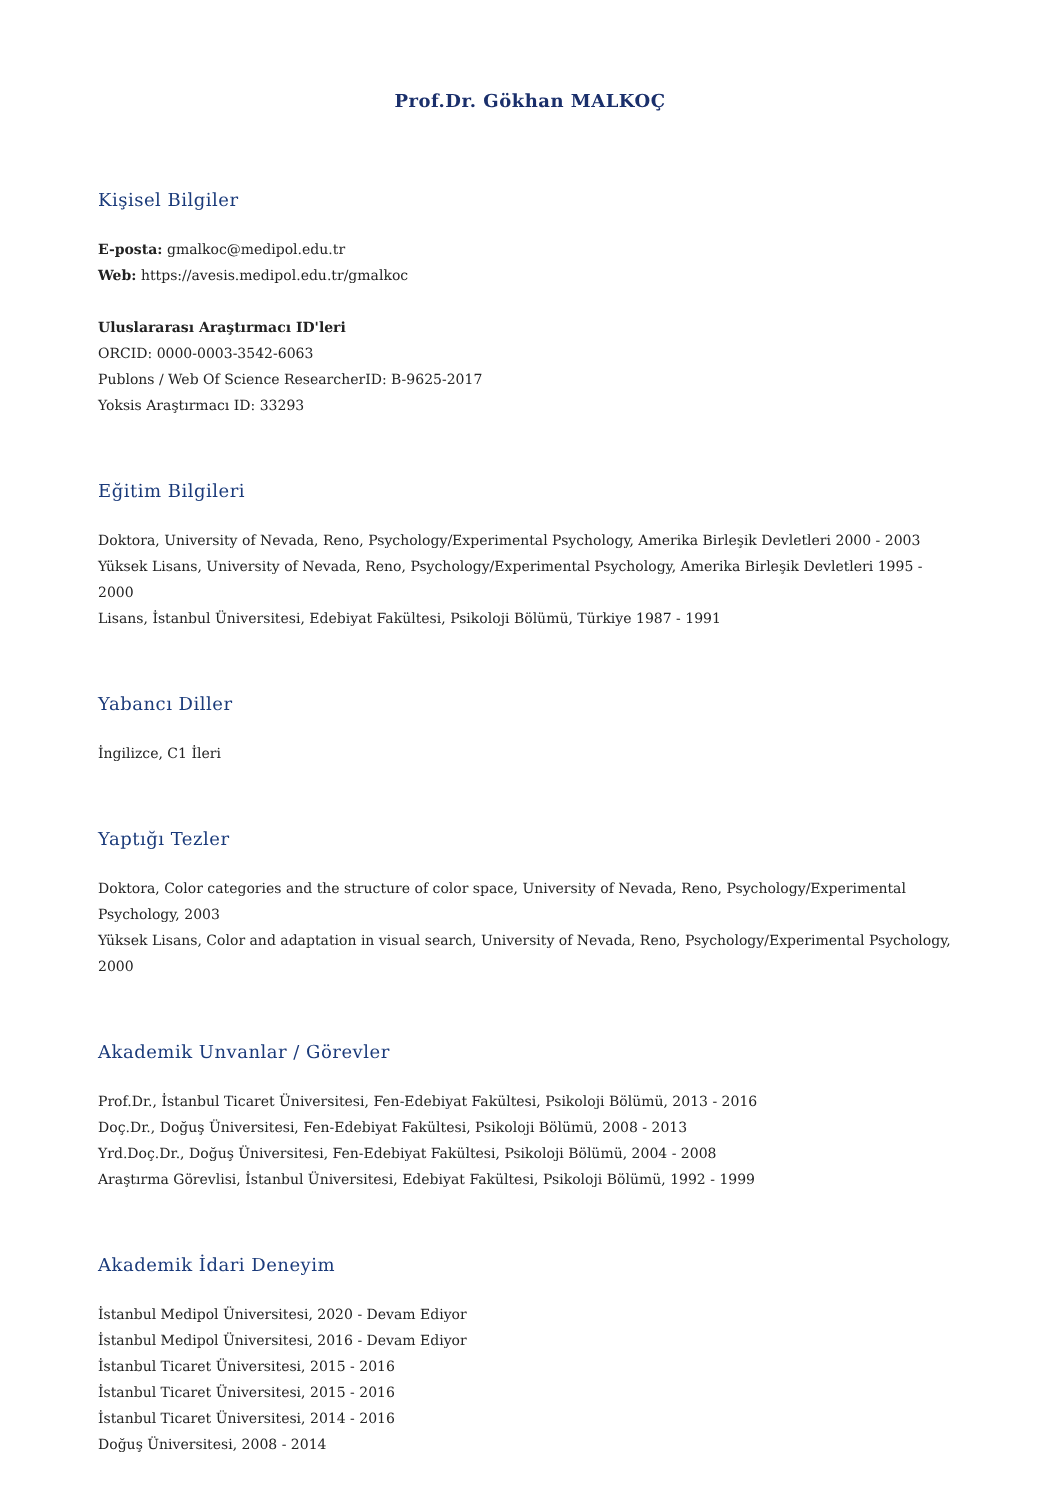Prof.Dr. Gökhan MALKOÇ
Kişisel Bilgiler
E-posta: gmalkoc@medipol.edu.tr
Web: https://avesis.medipol.edu.tr/gmalkoc
Uluslararası Araştırmacı ID'leri
ORCID: 0000-0003-3542-6063
Publons / Web Of Science ResearcherID: B-9625-2017
Yoksis Araştırmacı ID: 33293
Eğitim Bilgileri
Doktora, University of Nevada, Reno, Psychology/Experimental Psychology, Amerika Birleşik Devletleri 2000 - 2003
Yüksek Lisans, University of Nevada, Reno, Psychology/Experimental Psychology, Amerika Birleşik Devletleri 1995 - 2000
Lisans, İstanbul Üniversitesi, Edebiyat Fakültesi, Psikoloji Bölümü, Türkiye 1987 - 1991
Yabancı Diller
İngilizce, C1 İleri
Yaptığı Tezler
Doktora, Color categories and the structure of color space, University of Nevada, Reno, Psychology/Experimental Psychology, 2003
Yüksek Lisans, Color and adaptation in visual search, University of Nevada, Reno, Psychology/Experimental Psychology, 2000
Akademik Unvanlar / Görevler
Prof.Dr., İstanbul Ticaret Üniversitesi, Fen-Edebiyat Fakültesi, Psikoloji Bölümü, 2013 - 2016
Doç.Dr., Doğuş Üniversitesi, Fen-Edebiyat Fakültesi, Psikoloji Bölümü, 2008 - 2013
Yrd.Doç.Dr., Doğuş Üniversitesi, Fen-Edebiyat Fakültesi, Psikoloji Bölümü, 2004 - 2008
Araştırma Görevlisi, İstanbul Üniversitesi, Edebiyat Fakültesi, Psikoloji Bölümü, 1992 - 1999
Akademik İdari Deneyim
İstanbul Medipol Üniversitesi, 2020 - Devam Ediyor
İstanbul Medipol Üniversitesi, 2016 - Devam Ediyor
İstanbul Ticaret Üniversitesi, 2015 - 2016
İstanbul Ticaret Üniversitesi, 2015 - 2016
İstanbul Ticaret Üniversitesi, 2014 - 2016
Doğuş Üniversitesi, 2008 - 2014